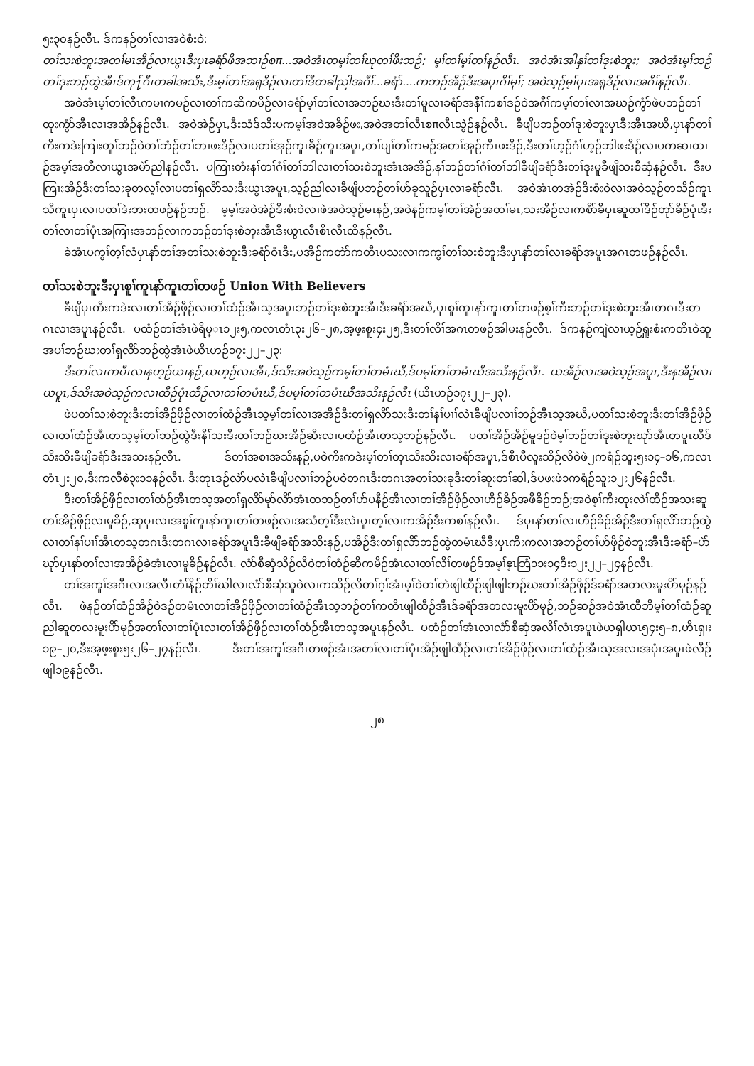၅း၃၀နဉ်လီၤ. ဒ်ကနဉ်တၢ်လၢအဝဲစံးဝဲ:
တၢ်သးစဲဘူးအတၢ်မၤအိဉ်လၢယွၤဒီးပှၤခရံာ်ဖိအဘၢဉ်စπ...အဝဲအံၤတမ့ၢ်တၢ်ဃုတၢ်ဖိးဘဉ်; မ့ၢ်တၢ်မ့ၢ်တၢ်နဉ်လီၤ. အဝဲအံၤအါနှၢ်တၢ်ဒုးစဲဘူး; အဝဲအံၤမ့ၢ်ဘဉ်တၢ်ဒုးဘဉ်ထွဲအီၤဒ်ကု႑်ဂီၤတခါအသိး,ဒီးမ့ၢ်တၢ်အရှဒိဉ်လၢတၢ်ဒီတခါညါအဂီၢ်...ခရံာ်....ကဘဉ်အိဉ်ဒီးအပှၤဂိၢ်မုၢ်; အဝဲသ့ဉ်မ့ၢ်ပှၤအရှဒိဉ်လၢအဂိၢ်နဉ်လီၤ.
အဝဲအံၤမ့ၢ်တၢ်လီၤကမၢကမဉ်လၢတၢ်ကဆိကမိဉ်လၢခရံာ်မ့ၢ်တၢ်လၢအဘဉ်ဃးဒီးတၢ်မူလၢခရံာ်အနီၢ်ကစၢ်ဒဉ်ဝဲအဂီၢ်ကမ့ၢ်တၢ်လၢအဃဉ်ကွံာ်ဖဲပဘဉ်တၢ်ထုးကွံာ်အီၤလၢအအိဉ်နဉ်လီၤ. အဝဲအဲဉ်ပှၤ,ဒီးသံဒ်သိးပကမ့ၢ်အဝဲအခိဉ်ဖး,အဝဲအတၢ်လီၤစπလီၤသွဲဉ်နဉ်လီၤ. ခီဖျိပဘဉ်တၢ်ဒုးစဲဘူးပှၤဒီးအီၤအဃိ,ပှၤနာ်တၢ်ကိးကဒဲးကြၢးတူၢ်ဘဉ်ဝဲတၢ်ဘံဉ်တၢ်ဘၢဖးဒိဉ်လၢပတၢ်အုဉ်ကူၤခ်ိဉ်ကူၤအပူၤ,တၢ်ပျၢ်တၢ်ကမဉ်အတၢ်အုဉ်ကီၤဖးဒိဉ်,ဒီးတၢ်ဟ့ဉ်ဂံၢ်ဟ့ဉ်ဘါဖးဒိဉ်လၢပကဆၢထၢဉ်အမ့ၢ်အတီလၢယွၤအမဲာ်ညါနဉ်လီၤ. ပကြၢးတံးနၢ်တၢ်ဂံၢ်တၢ်ဘါလၢတၢ်သးစဲဘူးအံၤအအိဉ်,နၢ်ဘဉ်တၢ်ဂံၢ်တၢ်ဘါခီဖျိခရံာ်ဒီးတၢ်ဒုးမူခီဖျိသးစီဆှံနဉ်လီၤ. ဒီးပကြၢးအိဉ်ဒီးတၢ်သးခုတလ့ၢ်လၢပတၢ်ရှလိာ်သးဒီးယွၤအပူၤ,သ့ဉ်ညါလၢခီဖျိပဘဉ်တၢ်ဟ်ခူသူဉ်ပှၤလၢခရံာ်လီၤ. အဝဲအံၤတအဲဉ်ဒိးစံးဝဲလၢအဝဲသ့ဉ်တသိဉ်ကူၤသိကူၤပှၤလၢပတၢ်ဒဲးဘးတဖဉ်နဉ်ဘဉ်. မ့မ့ၢ်အဝဲအဲဉ်ဒိးစံးဝဲလၢဖဲအဝဲသ့ဉ်မၤနဉ်,အဝဲနဉ်ကမ့ၢ်တၢ်အဲဉ်အတၢ်မၤ,သးအိဉ်လၢကစိာ်ခ်ိပှၤဆူတၢ်ဒိဉ်တုာ်ခိဉ်ပုံၤဒီးတၢ်လၢတၢ်ပုံၤအကြၢးအဘဉ်လၢကဘဉ်တၢ်ဒုးစဲဘူးအီၤဒီးယွၤလီၤစိၤလီၤထိနဉ်လီၤ.
ခဲအံၤပကွၢ်တ့ၢ်လံပှၤနာ်တၢ်အတၢ်သးစဲဘူးဒီးခရံာ်ဝံၤဒီး,ပအိဉ်ကတဲာ်ကတီၤပသးလၢကကွၢ်တၢ်သးစဲဘူးဒီးပှၤနာ်တၢ်လၢခရံာ်အပူၤအဂၤတဖဉ်နဉ်လီၤ.
တၢ်သးစဲဘူးဒီးပှၤစူၢ်ကူၤနာ်ကူၤတၢ်တဖဉ် Union With Believers
ခီဖျိပှၤကိးကဒဲးလၢတၢ်အိဉ်ဖှိဉ်လၢတၢ်ထံဉ်အီၤသ့အပူၤဘဉ်တၢ်ဒုးစဲဘူးအီၤဒီးခရံာ်အဃိ,ပှၤစူၢ်ကူၤနာ်ကူၤတၢ်တဖဉ်စ့ၢ်ကီးဘဉ်တၢ်ဒုးစဲဘူးအီၤတဂၤဒီးတဂၤလၢအပူၤနဉ်လီၤ. ပထံဉ်တၢ်အံၤဖဲရိမ္ၤ၁၂း၅,ကလၤတံၤ၃း၂၆–၂၈,အ့ဖ့းစူး၄း၂၅,ဒီးတၢ်လိၢ်အဂၤတဖဉ်အါမးနဉ်လီၤ. ဒ်ကနဉ်ကျဲလၢယ့ဉ်ရှူးစံးကတိၤဝဲဆူအပၢ်ဘဉ်ဃးတၢ်ရှလိာ်ဘဉ်ထွဲအံၤဖဲယိၤဟဉ်၁၇း၂၂–၂၃:
ဒီးတၢ်လၤကပီၤလၢနဟ့ဉ်ယၤနဉ်,ယဟ့ဉ်လၢအီၤ,ဒ်သိးအဝဲသ့ဉ်ကမ့ၢ်တၢ်တမံၤဃီ,ဒ်ပမ့ၢ်တၢ်တမံၤဃီအသိးနဉ်လီၤ. ယအိဉ်လၢအဝဲသ့ဉ်အပူၤ,ဒီးနအိဉ်လၢယပူၤ,ဒ်သိးအဝဲသ့ဉ်ကလၢထီဉ်ပုံၤထီဉ်လၢတၢ်တမံၤဃီ,ဒ်ပမ့ၢ်တၢ်တမံၤဃီအသိးနဉ်လီၤ (ယိၤဟဉ်၁၇း၂၂–၂၃).
ဖဲပတၢ်သးစဲဘူးဒီးတၢ်အိဉ်ဖှိဉ်လၢတၢ်ထံဉ်အီၤသ့မ့ၢ်တၢ်လၢအအိဉ်ဒီးတၢ်ရှလိာ်သးဒီးတၢ်နၢ်ပၢၢ်လဲၤခီဖျိပလၢၢ်ဘဉ်အီၤသ့အဃိ,ပတၢ်သးစဲဘူးဒီးတၢ်အိဉ်ဖှိဉ်လၢတၢ်ထံဉ်အီၤတသ့မ့ၢ်တၢ်ဘဉ်ထွဲဒီးနိၢ်သးဒီးတၢ်ဘဉ်ဃးအိဉ်ဆိးလၢပထံဉ်အီၤတသ့ဘဉ်နဉ်လီၤ. ပတၢ်အိဉ်အိဉ်မူဒဉ်ဝဲမ့ၢ်ဘဉ်တၢ်ဒုးစဲဘူးဃုာ်အီၤတပူၤဃီဒ်သိးသိးခီဖျိခရံာ်ဒီးအသးနဉ်လီၤ. ဒ်တၢ်အစၢအသိးနဉ်,ပဝဲကိးကဒဲးမ့ၢ်တၢ်တုၤသိးသိးလၢခရံာ်အပူၤ,ဒ်စီၤပီလူးသိဉ်လိဝဲဖဲ၂ကရံဉ်သူး၅း၁၄–၁၆,ကလၤတံၤ၂း၂၀,ဒီးကလီစဲ၃း၁၁နဉ်လီၤ. ဒီးတုၤဒဉ်လဲာ်ပလဲၤခီဖျိပလၢၢ်ဘဉ်ပဝဲတဂၤဒီးတဂၤအတၢ်သးခုဒီးတၢ်ဆူးတၢ်ဆါ,ဒ်ပဖးဖဲ၁ကရံဉ်သူး၁၂း၂၆နဉ်လီၤ.
ဒီးတၢ်အိဉ်ဖှိဉ်လၢတၢ်ထံဉ်အီၤတသ့အတၢ်ရှလိာ်မုာ်လိာ်အံၤတဘဉ်တၢ်ဟ်ပနီဉ်အီၤလၢတၢ်အိဉ်ဖှိဉ်လၢဟီဉ်ခိဉ်အဖီခိဉ်ဘဉ်;အဝဲစ့ၢ်ကီးထုးလဲၢ်ထီဉ်အသးဆူတၢ်အိဉ်ဖှိဉ်လၢမူခိဉ်,ဆူပှၤလၢအစူၢ်ကူၤနာ်ကူၤတၢ်တဖဉ်လၢအသံတ့ၢ်ဒီးလဲၤပူၤတ့ၢ်လၢကအိဉ်ဒီးကစၢ်နဉ်လီၤ. ဒ်ပှၤနာ်တၢ်လၢဟီဉ်ခိဉ်အိဉ်ဒီးတၢ်ရှလိာ်ဘဉ်ထွဲလၢတၢ်နၢ်ပၢၢ်အီၤတသ့တဂၤဒီးတဂၤလၢခရံာ်အပူၤဒီးခီဖျိခရံာ်အသိးနဉ်,ပအိဉ်ဒီးတၢ်ရှလိာ်ဘဉ်ထွဲတမံၤဃီဒီးပှၤကိးကလၢအဘဉ်တၢ်ဟ်ဖှိဉ်စဲဘူးအီၤဒီးခရံာ်–ပဲာ်ဃုာ်ပှၤနာ်တၢ်လၢအအိဉ်ခဲအံၤလၢမူခိဉ်နဉ်လီၤ. လံာ်စီဆှံသိဉ်လိဝဲတၢ်ထံဉ်ဆိကမိဉ်အံၤလၢတၢ်လိၢ်တဖဉ်ဒ်အမ့ၢ်ဧ့ၤဘြံ၁၁း၁၄ဒီး၁၂း၂၂–၂၄နဉ်လီၤ.
တၢ်အကူၢ်အဂီၤလၢအလီၤတံၢ်နိဉ်တိၢ်ဃါလၢလံာ်စီဆှံသူဝဲလၢကသိဉ်လိတၢ်ဂ့ၢ်အံၤမ့ၢ်ဝဲတၢ်တဲဖျါထီဉ်ဖျါဖျါဘဉ်ဃးတၢ်အိဉ်ဖှိဉ်ဒ်ခရံာ်အတလးမူးပိာ်မုဉ်နဉ်လီၤ. ဖဲနဉ်တၢ်ထံဉ်အိဉ်ဝဲဒဉ်တမံၤလၢတၢ်အိဉ်ဖှိဉ်လၢတၢ်ထံဉ်အီၤသ့ဘဉ်တၢ်ကတိၤဖျါထီဉ်အီၤဒ်ခရံာ်အတလးမူးပိာ်မုဉ်,ဘဉ်ဆဉ်အဝဲအံၤထီဘိမ့ၢ်တၢ်ထံဉ်ဆူညါဆူတလးမူးပိာ်မုဉ်အတၢ်လၢတၢ်ပုံၤလၢတၢ်အိဉ်ဖှိဉ်လၢတၢ်ထံဉ်အီၤတသ့အပူၤနဉ်လီၤ. ပထံဉ်တၢ်အံၤလၢလံာ်စီဆှံအလိၢ်လံၤအပူၤဖဲယရှါယၤ၅၄း၅–၈,ဟိၤရှ၊း၁၉–၂၀,ဒီးအ့ဖ့းစူး၅း၂၆–၂၇နဉ်လီၤ. ဒီးတၢ်အကူၢ်အဂီၤတဖဉ်အံၤအတၢ်လၢတၢ်ပုံၤအိဉ်ဖျါထီဉ်လၢတၢ်အိဉ်ဖှိဉ်လၢတၢ်ထံဉ်အီၤသ့အလၢအပုံၤအပူၤဖဲလီဉ်ဖျါ၁၉နဉ်လီၤ.
၂၈